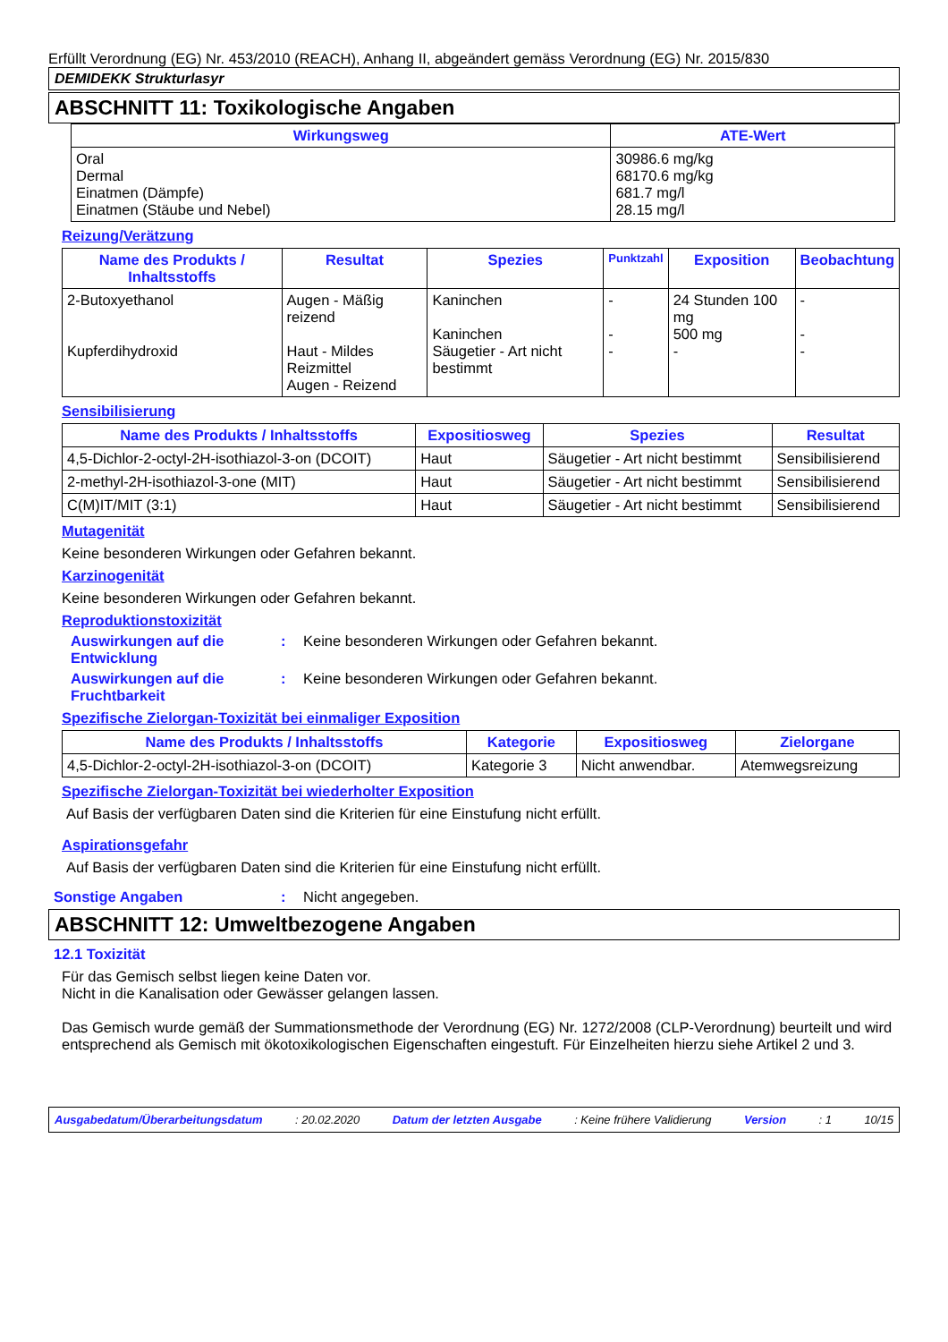Erfüllt Verordnung (EG) Nr. 453/2010 (REACH), Anhang II, abgeändert gemäss Verordnung (EG) Nr. 2015/830
DEMIDEKK Strukturlasyr
ABSCHNITT 11: Toxikologische Angaben
| Wirkungsweg | ATE-Wert |
| --- | --- |
| Oral Dermal Einatmen (Dämpfe) Einatmen (Stäube und Nebel) | 30986.6 mg/kg 68170.6 mg/kg 681.7 mg/l 28.15 mg/l |
Reizung/Verätzung
| Name des Produkts / Inhaltsstoffs | Resultat | Spezies | Punktzahl | Exposition | Beobachtung |
| --- | --- | --- | --- | --- | --- |
| 2-Butoxyethanol Kupferdihydroxid | Augen - Mäßig reizend Haut - Mildes Reizmittel Augen - Reizend | Kaninchen Kaninchen Säugetier - Art nicht bestimmt | - - - | 24 Stunden 100 mg 500 mg - | - - - |
Sensibilisierung
| Name des Produkts / Inhaltsstoffs | Expositiosweg | Spezies | Resultat |
| --- | --- | --- | --- |
| 4,5-Dichlor-2-octyl-2H-isothiazol-3-on (DCOIT) | Haut | Säugetier - Art nicht bestimmt | Sensibilisierend |
| 2-methyl-2H-isothiazol-3-one (MIT) | Haut | Säugetier - Art nicht bestimmt | Sensibilisierend |
| C(M)IT/MIT (3:1) | Haut | Säugetier - Art nicht bestimmt | Sensibilisierend |
Mutagenität
Keine besonderen Wirkungen oder Gefahren bekannt.
Karzinogenität
Keine besonderen Wirkungen oder Gefahren bekannt.
Reproduktionstoxizität
Auswirkungen auf die Entwicklung
: Keine besonderen Wirkungen oder Gefahren bekannt.
Auswirkungen auf die Fruchtbarkeit
: Keine besonderen Wirkungen oder Gefahren bekannt.
Spezifische Zielorgan-Toxizität bei einmaliger Exposition
| Name des Produkts / Inhaltsstoffs | Kategorie | Expositiosweg | Zielorgane |
| --- | --- | --- | --- |
| 4,5-Dichlor-2-octyl-2H-isothiazol-3-on (DCOIT) | Kategorie 3 | Nicht anwendbar. | Atemwegsreizung |
Spezifische Zielorgan-Toxizität bei wiederholter Exposition
Auf Basis der verfügbaren Daten sind die Kriterien für eine Einstufung nicht erfüllt.
Aspirationsgefahr
Auf Basis der verfügbaren Daten sind die Kriterien für eine Einstufung nicht erfüllt.
Sonstige Angaben : Nicht angegeben.
ABSCHNITT 12: Umweltbezogene Angaben
12.1 Toxizität
Für das Gemisch selbst liegen keine Daten vor.
Nicht in die Kanalisation oder Gewässer gelangen lassen.
Das Gemisch wurde gemäß der Summationsmethode der Verordnung (EG) Nr. 1272/2008 (CLP-Verordnung) beurteilt und wird entsprechend als Gemisch mit ökotoxikologischen Eigenschaften eingestuft. Für Einzelheiten hierzu siehe Artikel 2 und 3.
Ausgabedatum/Überarbeitungsdatum: 20.02.2020 Datum der letzten Ausgabe: Keine frühere Validierung Version: 1 10/15